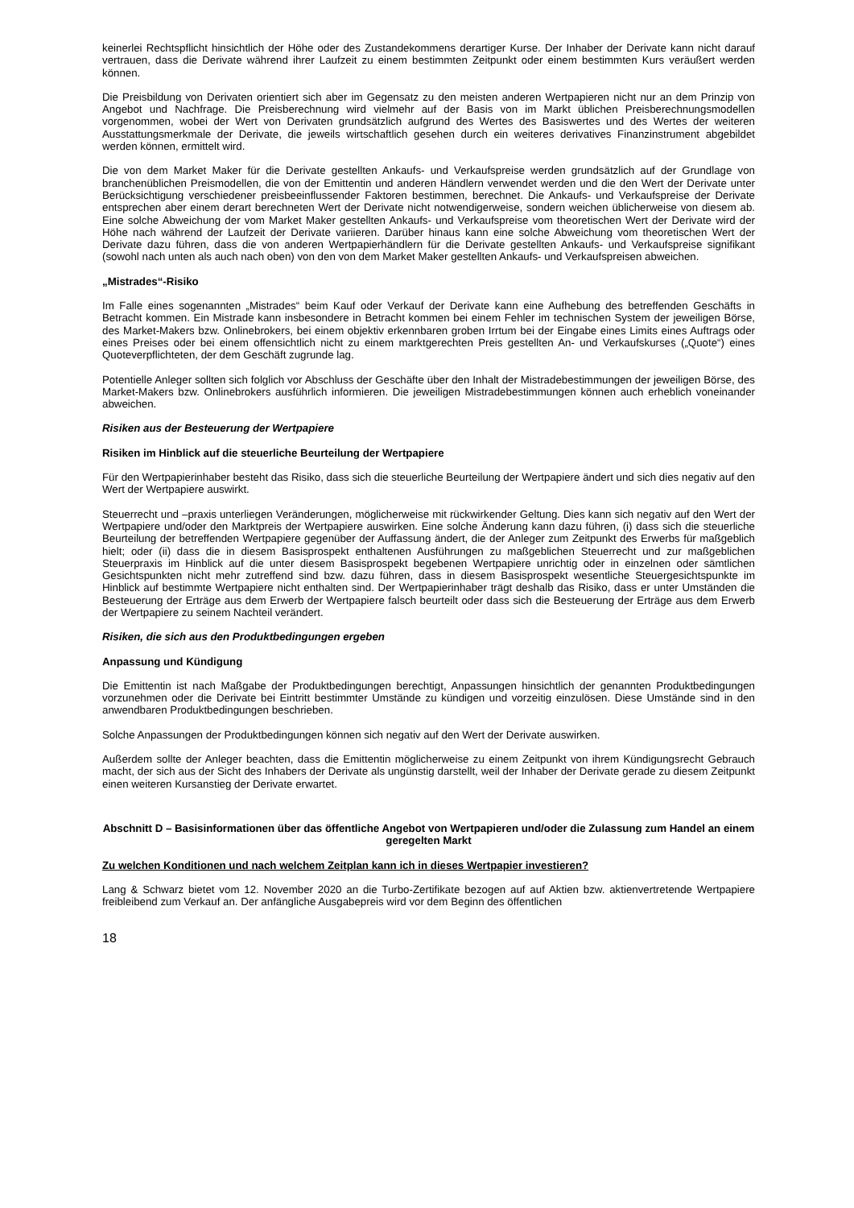keinerlei Rechtspflicht hinsichtlich der Höhe oder des Zustandekommens derartiger Kurse. Der Inhaber der Derivate kann nicht darauf vertrauen, dass die Derivate während ihrer Laufzeit zu einem bestimmten Zeitpunkt oder einem bestimmten Kurs veräußert werden können.
Die Preisbildung von Derivaten orientiert sich aber im Gegensatz zu den meisten anderen Wertpapieren nicht nur an dem Prinzip von Angebot und Nachfrage. Die Preisberechnung wird vielmehr auf der Basis von im Markt üblichen Preisberechnungsmodellen vorgenommen, wobei der Wert von Derivaten grundsätzlich aufgrund des Wertes des Basiswertes und des Wertes der weiteren Ausstattungsmerkmale der Derivate, die jeweils wirtschaftlich gesehen durch ein weiteres derivatives Finanzinstrument abgebildet werden können, ermittelt wird.
Die von dem Market Maker für die Derivate gestellten Ankaufs- und Verkaufspreise werden grundsätzlich auf der Grundlage von branchenüblichen Preismodellen, die von der Emittentin und anderen Händlern verwendet werden und die den Wert der Derivate unter Berücksichtigung verschiedener preisbeeinflussender Faktoren bestimmen, berechnet. Die Ankaufs- und Verkaufspreise der Derivate entsprechen aber einem derart berechneten Wert der Derivate nicht notwendigerweise, sondern weichen üblicherweise von diesem ab. Eine solche Abweichung der vom Market Maker gestellten Ankaufs- und Verkaufspreise vom theoretischen Wert der Derivate wird der Höhe nach während der Laufzeit der Derivate variieren. Darüber hinaus kann eine solche Abweichung vom theoretischen Wert der Derivate dazu führen, dass die von anderen Wertpapierhändlern für die Derivate gestellten Ankaufs- und Verkaufspreise signifikant (sowohl nach unten als auch nach oben) von den von dem Market Maker gestellten Ankaufs- und Verkaufspreisen abweichen.
„Mistrades“-Risiko
Im Falle eines sogenannten „Mistrades“ beim Kauf oder Verkauf der Derivate kann eine Aufhebung des betreffenden Geschäfts in Betracht kommen. Ein Mistrade kann insbesondere in Betracht kommen bei einem Fehler im technischen System der jeweiligen Börse, des Market-Makers bzw. Onlinebrokers, bei einem objektiv erkennbaren groben Irrtum bei der Eingabe eines Limits eines Auftrags oder eines Preises oder bei einem offensichtlich nicht zu einem marktgerechten Preis gestellten An- und Verkaufskurses („Quote“) eines Quoteverpflichteten, der dem Geschäft zugrunde lag.
Potentielle Anleger sollten sich folglich vor Abschluss der Geschäfte über den Inhalt der Mistradebestimmungen der jeweiligen Börse, des Market-Makers bzw. Onlinebrokers ausführlich informieren. Die jeweiligen Mistradebestimmungen können auch erheblich voneinander abweichen.
Risiken aus der Besteuerung der Wertpapiere
Risiken im Hinblick auf die steuerliche Beurteilung der Wertpapiere
Für den Wertpapierinhaber besteht das Risiko, dass sich die steuerliche Beurteilung der Wertpapiere ändert und sich dies negativ auf den Wert der Wertpapiere auswirkt.
Steuerrecht und –praxis unterliegen Veränderungen, möglicherweise mit rückwirkender Geltung. Dies kann sich negativ auf den Wert der Wertpapiere und/oder den Marktpreis der Wertpapiere auswirken. Eine solche Änderung kann dazu führen, (i) dass sich die steuerliche Beurteilung der betreffenden Wertpapiere gegenüber der Auffassung ändert, die der Anleger zum Zeitpunkt des Erwerbs für maßgeblich hielt; oder (ii) dass die in diesem Basisprospekt enthaltenen Ausführungen zu maßgeblichen Steuerrecht und zur maßgeblichen Steuerpraxis im Hinblick auf die unter diesem Basisprospekt begebenen Wertpapiere unrichtig oder in einzelnen oder sämtlichen Gesichtspunkten nicht mehr zutreffend sind bzw. dazu führen, dass in diesem Basisprospekt wesentliche Steuergesichtspunkte im Hinblick auf bestimmte Wertpapiere nicht enthalten sind. Der Wertpapierinhaber trägt deshalb das Risiko, dass er unter Umständen die Besteuerung der Erträge aus dem Erwerb der Wertpapiere falsch beurteilt oder dass sich die Besteuerung der Erträge aus dem Erwerb der Wertpapiere zu seinem Nachteil verändert.
Risiken, die sich aus den Produktbedingungen ergeben
Anpassung und Kündigung
Die Emittentin ist nach Maßgabe der Produktbedingungen berechtigt, Anpassungen hinsichtlich der genannten Produktbedingungen vorzunehmen oder die Derivate bei Eintritt bestimmter Umstände zu kündigen und vorzeitig einzulösen. Diese Umstände sind in den anwendbaren Produktbedingungen beschrieben.
Solche Anpassungen der Produktbedingungen können sich negativ auf den Wert der Derivate auswirken.
Außerdem sollte der Anleger beachten, dass die Emittentin möglicherweise zu einem Zeitpunkt von ihrem Kündigungsrecht Gebrauch macht, der sich aus der Sicht des Inhabers der Derivate als ungünstig darstellt, weil der Inhaber der Derivate gerade zu diesem Zeitpunkt einen weiteren Kursanstieg der Derivate erwartet.
Abschnitt D – Basisinformationen über das öffentliche Angebot von Wertpapieren und/oder die Zulassung zum Handel an einem geregelten Markt
Zu welchen Konditionen und nach welchem Zeitplan kann ich in dieses Wertpapier investieren?
Lang & Schwarz bietet vom 12. November 2020 an die Turbo-Zertifikate bezogen auf auf Aktien bzw. aktienvertretende Wertpapiere freibleibend zum Verkauf an. Der anfängliche Ausgabepreis wird vor dem Beginn des öffentlichen
18